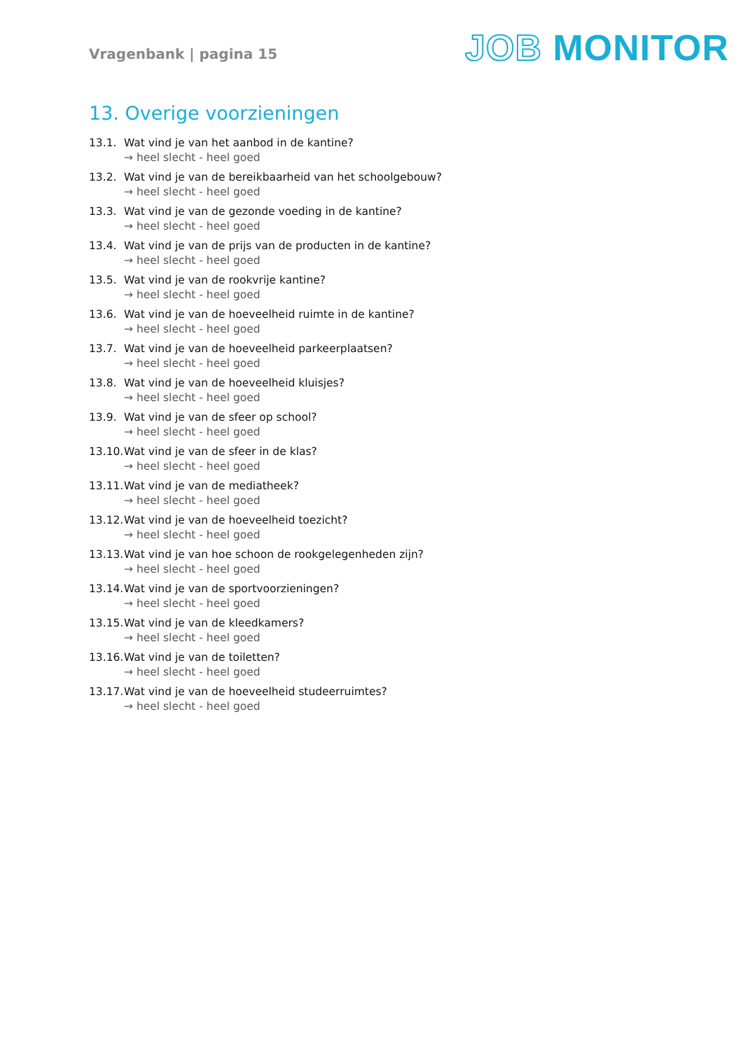Vragenbank | pagina 15
JOB MONITOR
13. Overige voorzieningen
13.1. Wat vind je van het aanbod in de kantine?
→ heel slecht - heel goed
13.2. Wat vind je van de bereikbaarheid van het schoolgebouw?
→ heel slecht - heel goed
13.3. Wat vind je van de gezonde voeding in de kantine?
→ heel slecht - heel goed
13.4. Wat vind je van de prijs van de producten in de kantine?
→ heel slecht - heel goed
13.5. Wat vind je van de rookvrije kantine?
→ heel slecht - heel goed
13.6. Wat vind je van de hoeveelheid ruimte in de kantine?
→ heel slecht - heel goed
13.7. Wat vind je van de hoeveelheid parkeerplaatsen?
→ heel slecht - heel goed
13.8. Wat vind je van de hoeveelheid kluisjes?
→ heel slecht - heel goed
13.9. Wat vind je van de sfeer op school?
→ heel slecht - heel goed
13.10. Wat vind je van de sfeer in de klas?
→ heel slecht - heel goed
13.11. Wat vind je van de mediatheek?
→ heel slecht - heel goed
13.12. Wat vind je van de hoeveelheid toezicht?
→ heel slecht - heel goed
13.13. Wat vind je van hoe schoon de rookgelegenheden zijn?
→ heel slecht - heel goed
13.14. Wat vind je van de sportvoorzieningen?
→ heel slecht - heel goed
13.15. Wat vind je van de kleedkamers?
→ heel slecht - heel goed
13.16. Wat vind je van de toiletten?
→ heel slecht - heel goed
13.17. Wat vind je van de hoeveelheid studeerruimtes?
→ heel slecht - heel goed